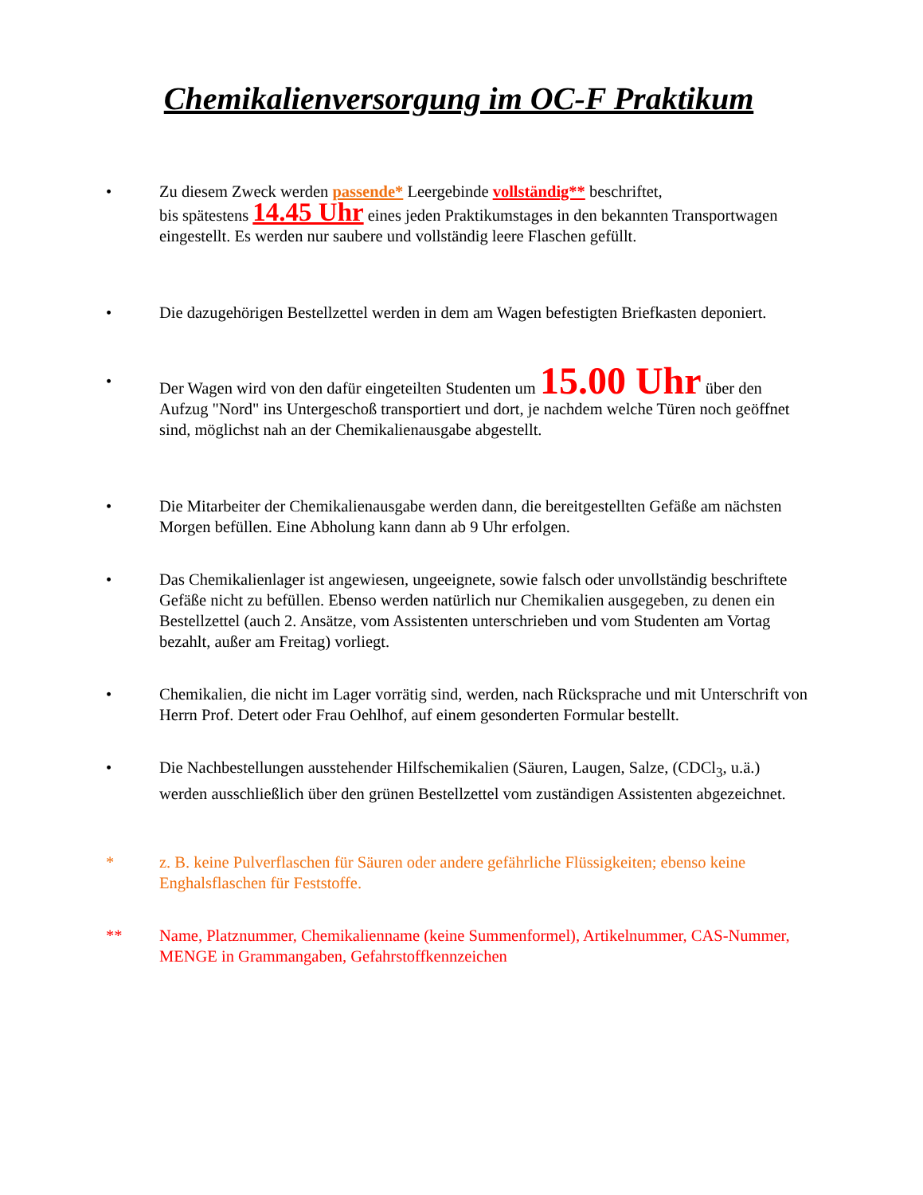Chemikalienversorgung im OC-F Praktikum
• Zu diesem Zweck werden passende* Leergebinde vollständig** beschriftet,
bis spätestens 14.45 Uhr eines jeden Praktikumstages in den bekannten Transportwagen eingestellt. Es werden nur saubere und vollständig leere Flaschen gefüllt.
• Die dazugehörigen Bestellzettel werden in dem am Wagen befestigten Briefkasten deponiert.
• Der Wagen wird von den dafür eingeteilten Studenten um 15.00 Uhr über den Aufzug "Nord" ins Untergeschoß transportiert und dort, je nachdem welche Türen noch geöffnet sind, möglichst nah an der Chemikalienausgabe abgestellt.
• Die Mitarbeiter der Chemikalienausgabe werden dann, die bereitgestellten Gefäße am nächsten Morgen befüllen. Eine Abholung kann dann ab 9 Uhr erfolgen.
• Das Chemikalienlager ist angewiesen, ungeeignete, sowie falsch oder unvollständig beschriftete Gefäße nicht zu befüllen. Ebenso werden natürlich nur Chemikalien ausgegeben, zu denen ein Bestellzettel (auch 2. Ansätze, vom Assistenten unterschrieben und vom Studenten am Vortag bezahlt, außer am Freitag) vorliegt.
• Chemikalien, die nicht im Lager vorrätig sind, werden, nach Rücksprache und mit Unterschrift von Herrn Prof. Detert oder Frau Oehlhof, auf einem gesonderten Formular bestellt.
• Die Nachbestellungen ausstehender Hilfschemikalien (Säuren, Laugen, Salze, (CDCl<sub>3</sub>, u.ä.) werden ausschließlich über den grünen Bestellzettel vom zuständigen Assistenten abgezeichnet.
* z. B. keine Pulverflaschen für Säuren oder andere gefährliche Flüssigkeiten; ebenso keine Enghalsflaschen für Feststoffe.
** Name, Platznummer, Chemikalienname (keine Summenformel), Artikelnummer, CAS-Nummer, MENGE in Grammangaben, Gefahrstoffkennzeichen